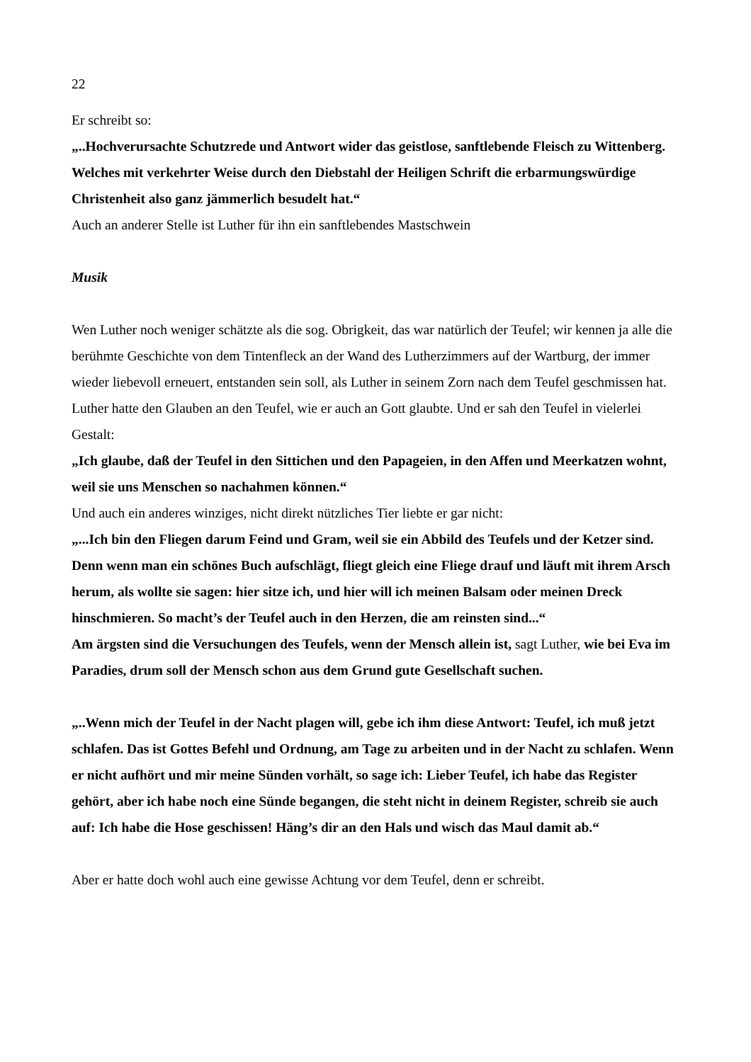22
Er schreibt so:
„..Hochverursachte Schutzrede und Antwort wider das geistlose, sanftlebende Fleisch zu Wittenberg.
Welches mit verkehrter Weise durch den Diebstahl der Heiligen Schrift die erbarmungswürdige Christenheit also ganz jämmerlich besudelt hat.“
Auch an anderer Stelle ist Luther für ihn ein sanftlebendes Mastschwein
Musik
Wen Luther noch weniger schätzte als die sog. Obrigkeit, das war natürlich der Teufel; wir kennen ja alle die berühmte Geschichte von dem Tintenfleck an der Wand des Lutherzimmers auf der Wartburg, der immer wieder liebevoll erneuert, entstanden sein soll, als Luther in seinem Zorn nach dem Teufel geschmissen hat.
Luther hatte den Glauben an den Teufel, wie er auch an Gott glaubte. Und er sah den Teufel in vielerlei Gestalt:
„Ich glaube, daß der Teufel in den Sittichen und den Papageien, in den Affen und Meerkatzen wohnt, weil sie uns Menschen so nachahmen können.“
Und auch ein anderes winziges, nicht direkt nützliches Tier liebte er gar nicht:
„...Ich bin den Fliegen darum Feind und Gram, weil sie ein Abbild des Teufels und der Ketzer sind. Denn wenn man ein schönes Buch aufschlägt, fliegt gleich eine Fliege drauf und läuft mit ihrem Arsch herum, als wollte sie sagen: hier sitze ich, und hier will ich meinen Balsam oder meinen Dreck hinschmieren. So macht’s der Teufel auch in den Herzen, die am reinsten sind...“
Am ärgsten sind die Versuchungen des Teufels, wenn der Mensch allein ist, sagt Luther, wie bei Eva im Paradies, drum soll der Mensch schon aus dem Grund gute Gesellschaft suchen.
„..Wenn mich der Teufel in der Nacht plagen will, gebe ich ihm diese Antwort: Teufel, ich muß jetzt schlafen. Das ist Gottes Befehl und Ordnung, am Tage zu arbeiten und in der Nacht zu schlafen. Wenn er nicht aufhört und mir meine Sünden vorhält, so sage ich: Lieber Teufel, ich habe das Register gehört, aber ich habe noch eine Sünde begangen, die steht nicht in deinem Register, schreib sie auch auf: Ich habe die Hose geschissen! Häng’s dir an den Hals und wisch das Maul damit ab.“
Aber er hatte doch wohl auch eine gewisse Achtung vor dem Teufel, denn er schreibt.